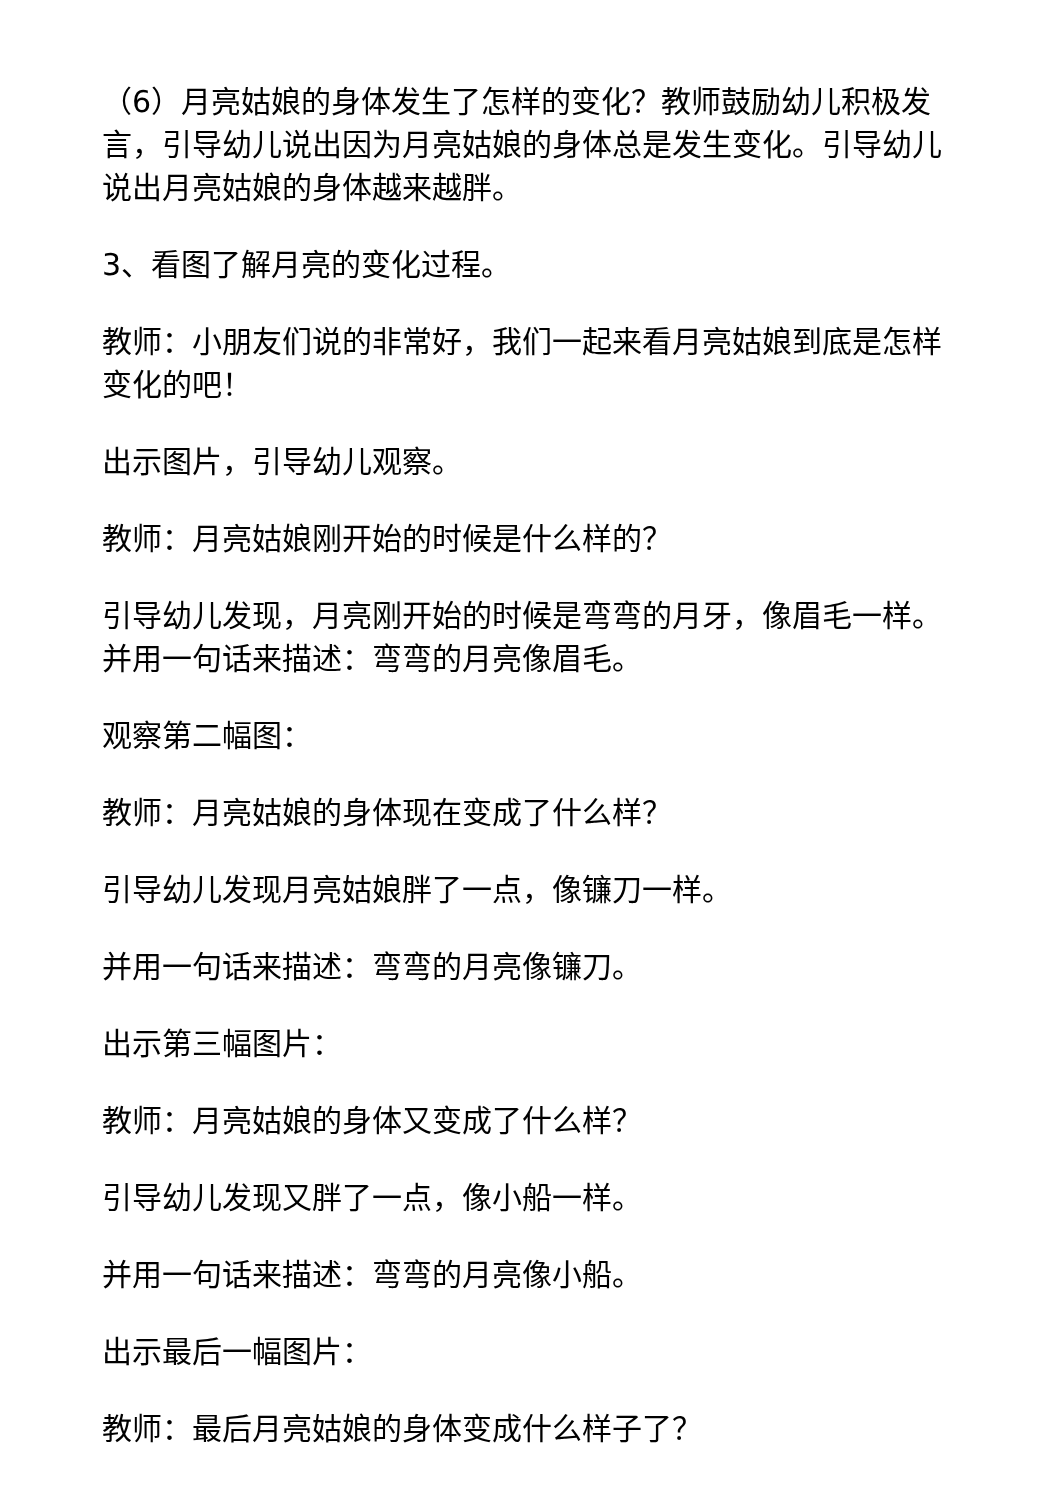（6）月亮姑娘的身体发生了怎样的变化？教师鼓励幼儿积极发言，引导幼儿说出因为月亮姑娘的身体总是发生变化。引导幼儿说出月亮姑娘的身体越来越胖。
3、看图了解月亮的变化过程。
教师：小朋友们说的非常好，我们一起来看月亮姑娘到底是怎样变化的吧！
出示图片，引导幼儿观察。
教师：月亮姑娘刚开始的时候是什么样的？
引导幼儿发现，月亮刚开始的时候是弯弯的月牙，像眉毛一样。并用一句话来描述：弯弯的月亮像眉毛。
观察第二幅图：
教师：月亮姑娘的身体现在变成了什么样？
引导幼儿发现月亮姑娘胖了一点，像镰刀一样。
并用一句话来描述：弯弯的月亮像镰刀。
出示第三幅图片：
教师：月亮姑娘的身体又变成了什么样？
引导幼儿发现又胖了一点，像小船一样。
并用一句话来描述：弯弯的月亮像小船。
出示最后一幅图片：
教师：最后月亮姑娘的身体变成什么样子了？